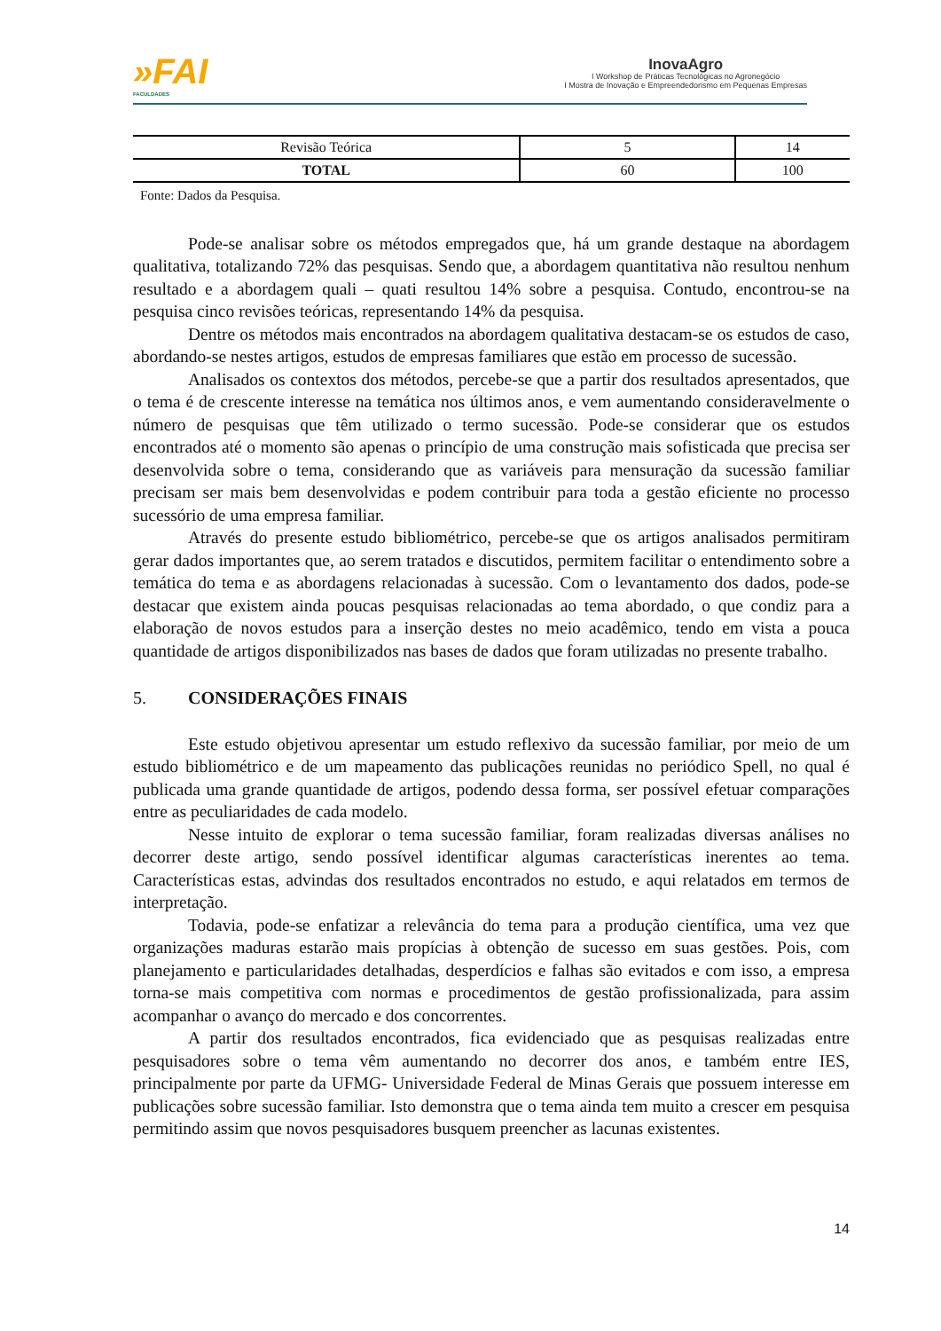»FAI
FACULDADES
InovaAgro
I Workshop de Práticas Tecnológicas no Agronegócio
I Mostra de Inovação e Empreendedorismo em Pequenas Empresas
| Revisão Teórica | 5 | 14 |
| TOTAL | 60 | 100 |
Fonte: Dados da Pesquisa.
Pode-se analisar sobre os métodos empregados que, há um grande destaque na abordagem qualitativa, totalizando 72% das pesquisas. Sendo que, a abordagem quantitativa não resultou nenhum resultado e a abordagem quali – quati resultou 14% sobre a pesquisa. Contudo, encontrou-se na pesquisa cinco revisões teóricas, representando 14% da pesquisa.
Dentre os métodos mais encontrados na abordagem qualitativa destacam-se os estudos de caso, abordando-se nestes artigos, estudos de empresas familiares que estão em processo de sucessão.
Analisados os contextos dos métodos, percebe-se que a partir dos resultados apresentados, que o tema é de crescente interesse na temática nos últimos anos, e vem aumentando consideravelmente o número de pesquisas que têm utilizado o termo sucessão. Pode-se considerar que os estudos encontrados até o momento são apenas o princípio de uma construção mais sofisticada que precisa ser desenvolvida sobre o tema, considerando que as variáveis para mensuração da sucessão familiar precisam ser mais bem desenvolvidas e podem contribuir para toda a gestão eficiente no processo sucessório de uma empresa familiar.
Através do presente estudo bibliométrico, percebe-se que os artigos analisados permitiram gerar dados importantes que, ao serem tratados e discutidos, permitem facilitar o entendimento sobre a temática do tema e as abordagens relacionadas à sucessão. Com o levantamento dos dados, pode-se destacar que existem ainda poucas pesquisas relacionadas ao tema abordado, o que condiz para a elaboração de novos estudos para a inserção destes no meio acadêmico, tendo em vista a pouca quantidade de artigos disponibilizados nas bases de dados que foram utilizadas no presente trabalho.
5. CONSIDERAÇÕES FINAIS
Este estudo objetivou apresentar um estudo reflexivo da sucessão familiar, por meio de um estudo bibliométrico e de um mapeamento das publicações reunidas no periódico Spell, no qual é publicada uma grande quantidade de artigos, podendo dessa forma, ser possível efetuar comparações entre as peculiaridades de cada modelo.
Nesse intuito de explorar o tema sucessão familiar, foram realizadas diversas análises no decorrer deste artigo, sendo possível identificar algumas características inerentes ao tema. Características estas, advindas dos resultados encontrados no estudo, e aqui relatados em termos de interpretação.
Todavia, pode-se enfatizar a relevância do tema para a produção científica, uma vez que organizações maduras estarão mais propícias à obtenção de sucesso em suas gestões. Pois, com planejamento e particularidades detalhadas, desperdícios e falhas são evitados e com isso, a empresa torna-se mais competitiva com normas e procedimentos de gestão profissionalizada, para assim acompanhar o avanço do mercado e dos concorrentes.
A partir dos resultados encontrados, fica evidenciado que as pesquisas realizadas entre pesquisadores sobre o tema vêm aumentando no decorrer dos anos, e também entre IES, principalmente por parte da UFMG- Universidade Federal de Minas Gerais que possuem interesse em publicações sobre sucessão familiar. Isto demonstra que o tema ainda tem muito a crescer em pesquisa permitindo assim que novos pesquisadores busquem preencher as lacunas existentes.
14